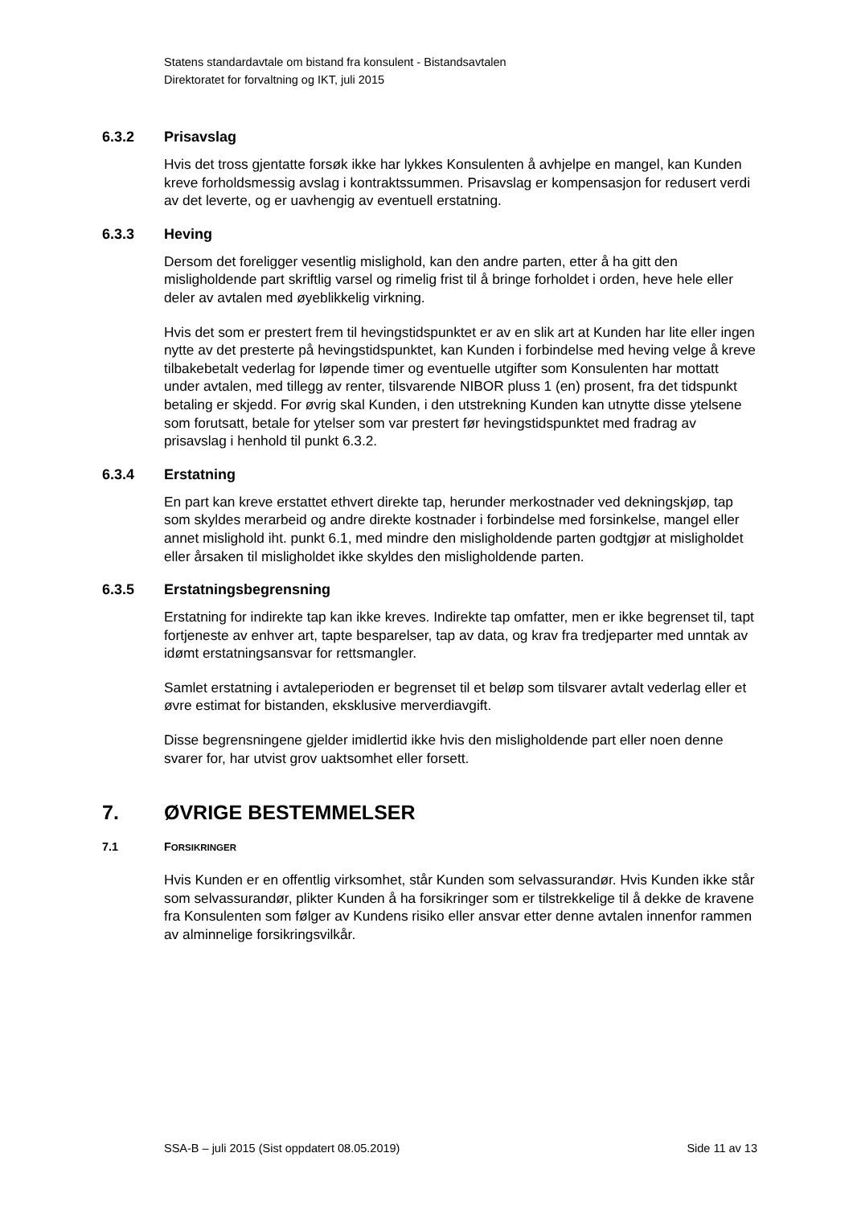Statens standardavtale om bistand fra konsulent - Bistandsavtalen
Direktoratet for forvaltning og IKT, juli 2015
6.3.2 Prisavslag
Hvis det tross gjentatte forsøk ikke har lykkes Konsulenten å avhjelpe en mangel, kan Kunden kreve forholdsmessig avslag i kontraktssummen. Prisavslag er kompensasjon for redusert verdi av det leverte, og er uavhengig av eventuell erstatning.
6.3.3 Heving
Dersom det foreligger vesentlig mislighold, kan den andre parten, etter å ha gitt den misligholdende part skriftlig varsel og rimelig frist til å bringe forholdet i orden, heve hele eller deler av avtalen med øyeblikkelig virkning.
Hvis det som er prestert frem til hevingstidspunktet er av en slik art at Kunden har lite eller ingen nytte av det presterte på hevingstidspunktet, kan Kunden i forbindelse med heving velge å kreve tilbakebetalt vederlag for løpende timer og eventuelle utgifter som Konsulenten har mottatt under avtalen, med tillegg av renter, tilsvarende NIBOR pluss 1 (en) prosent, fra det tidspunkt betaling er skjedd. For øvrig skal Kunden, i den utstrekning Kunden kan utnytte disse ytelsene som forutsatt, betale for ytelser som var prestert før hevingstidspunktet med fradrag av prisavslag i henhold til punkt 6.3.2.
6.3.4 Erstatning
En part kan kreve erstattet ethvert direkte tap, herunder merkostnader ved dekningskjøp, tap som skyldes merarbeid og andre direkte kostnader i forbindelse med forsinkelse, mangel eller annet mislighold iht. punkt 6.1, med mindre den misligholdende parten godtgjør at misligholdet eller årsaken til misligholdet ikke skyldes den misligholdende parten.
6.3.5 Erstatningsbegrensning
Erstatning for indirekte tap kan ikke kreves. Indirekte tap omfatter, men er ikke begrenset til, tapt fortjeneste av enhver art, tapte besparelser, tap av data, og krav fra tredjeparter med unntak av idømt erstatningsansvar for rettsmangler.
Samlet erstatning i avtaleperioden er begrenset til et beløp som tilsvarer avtalt vederlag eller et øvre estimat for bistanden, eksklusive merverdiavgift.
Disse begrensningene gjelder imidlertid ikke hvis den misligholdende part eller noen denne svarer for, har utvist grov uaktsomhet eller forsett.
7. ØVRIGE BESTEMMELSER
7.1 FORSIKRINGER
Hvis Kunden er en offentlig virksomhet, står Kunden som selvassurandør. Hvis Kunden ikke står som selvassurandør, plikter Kunden å ha forsikringer som er tilstrekkelige til å dekke de kravene fra Konsulenten som følger av Kundens risiko eller ansvar etter denne avtalen innenfor rammen av alminnelige forsikringsvilkår.
SSA-B – juli 2015 (Sist oppdatert 08.05.2019) Side 11 av 13